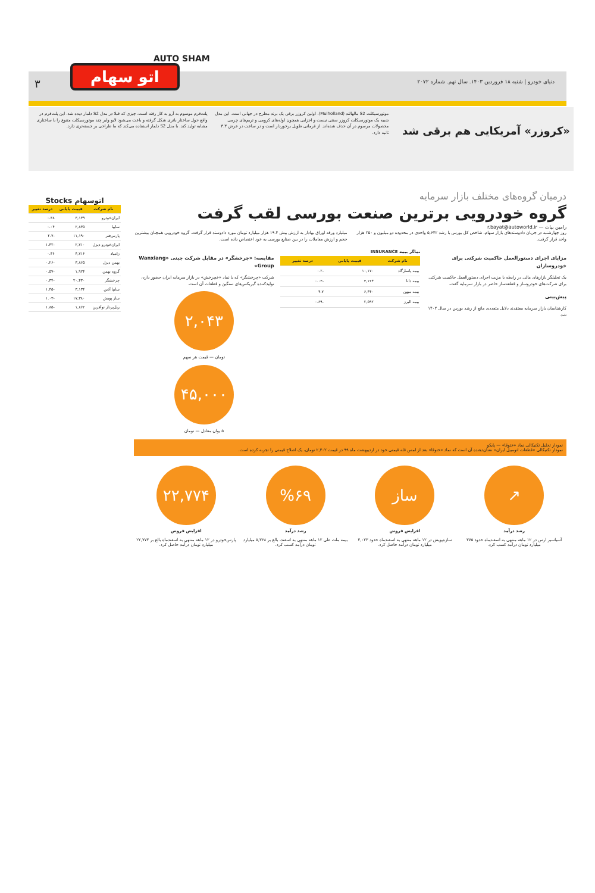دنیای خودرو | شنبه ۱۸ فروردین ۱۴۰۳. سال نهم. شماره ۲۰۷۲
اتو سهام
AUTO SHAM
۳
«کروزر» آمریکایی هم برقی شد
موتورسیکلت S2 مالهالند (Mulholland)، اولین کروزر برقی یک برند مطرح در جهانی است. این مدل شبیه یک موتورسیکلت کروزر سنتی نیست و اجزایی همچون لوله‌های کرومی و تریم‌های چرمی محصولات مرسوم در آن حذف شده‌اند. از فرمانی طویل برخوردار است و در ساعت در عرض ۳.۳ ثانیه دارد.
پلت‌فرم موسوم به آرو به کار رفته است، چیزی که قبلا در مدل S2 دلمار دیده شد. این پلت‌فرم در واقع حول ساختار باتری شکل گرفته و باعث می‌شود لایو وایر چند موتورسیکلت متنوع را با ساختاری مشابه تولید کند. با مدل S2 دلمار استفاده می‌کند که ما طراحی بر جسته‌تری دارد.
اتوسهام Stocks
| نام شرکت | قیمت پایانی | درصد تغییر |
| --- | --- | --- |
| ایران‌خودرو | ۳,۱۴۹ | ۰.۳۸ |
| سایپا | ۲,۸۴۵ | ۰.۰۴ |
| پارس‌فنر | ۱۱,۱۹۰ | -۲.۷ |
| ایران‌خودرو دیزل | ۲,۷۱۰ | -۱.۴۲ |
| زامیاد | ۴,۷۱۶ | ۰.۳۶ |
| بهمن دیزل | ۳,۸۶۵ | -۰.۲۶ |
| گروه بهمن | ۱,۹۲۴ | -۰.۵۷ |
| چرخشگر | ۲۰,۴۳۰ | -۰.۳۴ |
| سایپا آذین | ۳,۱۳۴ | -۱.۴۵ |
| ساز پویش | ۱۷,۳۸۰ | -۱.۰۳ |
| ریل‌پرداز نوآفرین | ۱,۸۶۲ | -۱.۸۵ |
درمیان گروه‌های مختلف بازار سرمایه
گروه خودرویی برترین صنعت بورسی لقب گرفت
رامین بیات — r.bayat@autoworld.ir
روز چهارشنبه در جریان دادوستدهای بازار سهام، شاخص کل بورس با رشد ۵,۶۴۲ واحدی در محدوده دو میلیون و ۲۵۰ هزار واحد قرار گرفت.
میلیارد ورقه اوراق بهادار به ارزش بیش ۱۹.۴ هزار میلیارد تومان مورد دادوستد قرار گرفت. گروه خودرویی همچنان بیشترین حجم و ارزش معاملات را در بین صنایع بورسی به خود اختصاص داده است.
مزایای اجرای دستورالعمل حاکمیت شرکتی برای خودروسازان
یک تحلیلگر بازارهای مالی در رابطه با مزیت اجرای دستورالعمل حاکمیت شرکتی برای شرکت‌های خودروساز و قطعه‌ساز حاضر در بازار سرمایه گفت.
پیش‌بینی
کارشناسان بازار سرمایه معتقدند دلایل متعددی مانع از رشد بورس در سال ۱۴۰۲ شد.
نماگر بیمه INSURANCE
| نام شرکت | قیمت پایانی | درصد تغییر |
| --- | --- | --- |
| بیمه پاسارگاد | ۱۰,۱۷۰ | -۰.۲ |
| بیمه دانا | ۳,۱۲۴ | -۰.۰۳ |
| بیمه میهن | ۶,۴۴۰ | ۴.۷ |
| بیمه البرز | ۲,۵۹۲ | -۰.۶۹ |
مقایسه: «چرخشگر» در مقابل شرکت چینی «Wanxiang Group»
شرکت «چرخشگر» که با نماد «خچرخش» در بازار سرمایه ایران حضور دارد، تولیدکننده گیربکس‌های سنگین و قطعات آن است.
۲,۰۴۳
تومان — قیمت هر سهم
۴۵,۰۰۰
۵ یوان معادل — تومان
نمودار تحلیل تکنیکالی نماد «ختوقا» — پایکو
نمودار تکنیکالی «قطعات اتومبیل ایران» نشان‌دهنده آن است که نماد «ختوقا» بعد از لمس قله قیمتی خود در اردیبهشت ماه ۹۹ در قیمت ۲,۳۰۲ تومان، یک اصلاح قیمتی را تجربه کرده است.
↗
رشد درآمد
آسیاسیر ارس در ۱۲ ماهه منتهی به اسفندماه حدود ۳۷۵ میلیارد تومان درآمد کسب کرد.
ساز
افزایش فروش
سازه‌پویش در ۱۲ ماهه منتهی به اسفندماه حدود ۴,۰۲۳ میلیارد تومان درآمد حاصل کرد.
%۶۹
رشد درآمد
بیمه ملت طی ۱۲ ماهه منتهی به اسفند، بالغ بر ۵,۳۶۸ میلیارد تومان درآمد کسب کرد.
۲۲,۷۷۴
افزایش فروش
پارس‌خودرو در ۱۲ ماهه منتهی به اسفندماه بالغ بر ۲۲,۷۷۴ میلیارد تومان درآمد حاصل کرد.